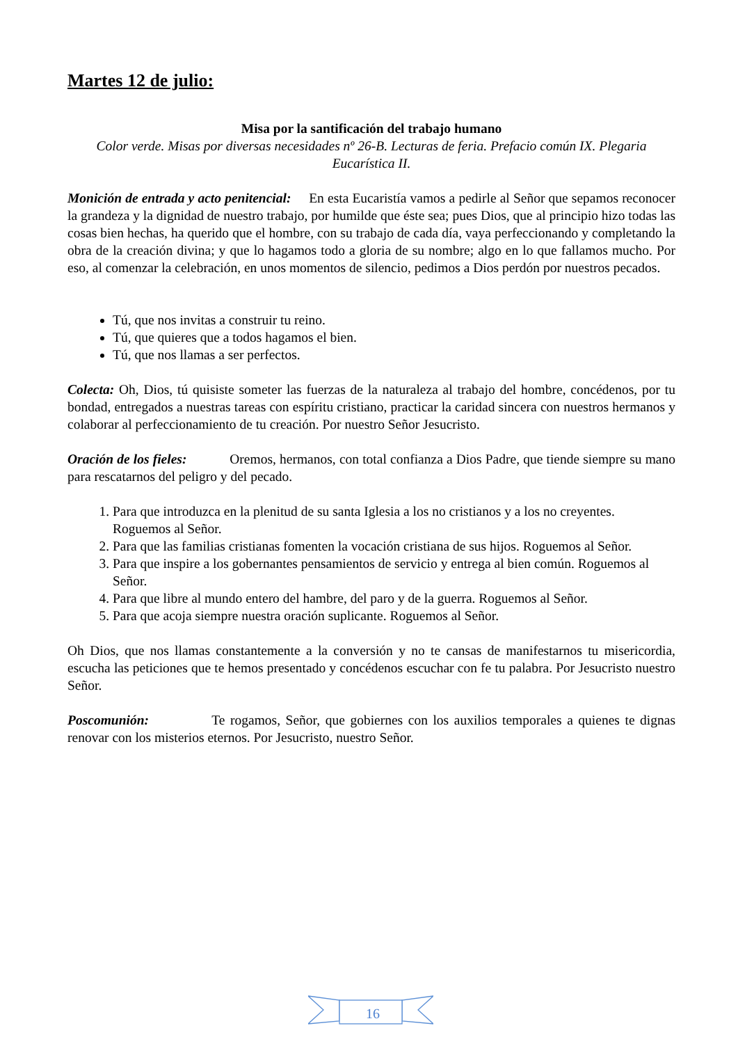Martes 12 de julio:
Misa por la santificación del trabajo humano
Color verde. Misas por diversas necesidades nº 26-B. Lecturas de feria. Prefacio común IX. Plegaria Eucarística II.
Monición de entrada y acto penitencial: En esta Eucaristía vamos a pedirle al Señor que sepamos reconocer la grandeza y la dignidad de nuestro trabajo, por humilde que éste sea; pues Dios, que al principio hizo todas las cosas bien hechas, ha querido que el hombre, con su trabajo de cada día, vaya perfeccionando y completando la obra de la creación divina; y que lo hagamos todo a gloria de su nombre; algo en lo que fallamos mucho. Por eso, al comenzar la celebración, en unos momentos de silencio, pedimos a Dios perdón por nuestros pecados.
Tú, que nos invitas a construir tu reino.
Tú, que quieres que a todos hagamos el bien.
Tú, que nos llamas a ser perfectos.
Colecta: Oh, Dios, tú quisiste someter las fuerzas de la naturaleza al trabajo del hombre, concédenos, por tu bondad, entregados a nuestras tareas con espíritu cristiano, practicar la caridad sincera con nuestros hermanos y colaborar al perfeccionamiento de tu creación. Por nuestro Señor Jesucristo.
Oración de los fieles: Oremos, hermanos, con total confianza a Dios Padre, que tiende siempre su mano para rescatarnos del peligro y del pecado.
1. Para que introduzca en la plenitud de su santa Iglesia a los no cristianos y a los no creyentes. Roguemos al Señor.
2. Para que las familias cristianas fomenten la vocación cristiana de sus hijos. Roguemos al Señor.
3. Para que inspire a los gobernantes pensamientos de servicio y entrega al bien común. Roguemos al Señor.
4. Para que libre al mundo entero del hambre, del paro y de la guerra. Roguemos al Señor.
5. Para que acoja siempre nuestra oración suplicante. Roguemos al Señor.
Oh Dios, que nos llamas constantemente a la conversión y no te cansas de manifestarnos tu misericordia, escucha las peticiones que te hemos presentado y concédenos escuchar con fe tu palabra. Por Jesucristo nuestro Señor.
Poscomunión: Te rogamos, Señor, que gobiernes con los auxilios temporales a quienes te dignas renovar con los misterios eternos. Por Jesucristo, nuestro Señor.
16